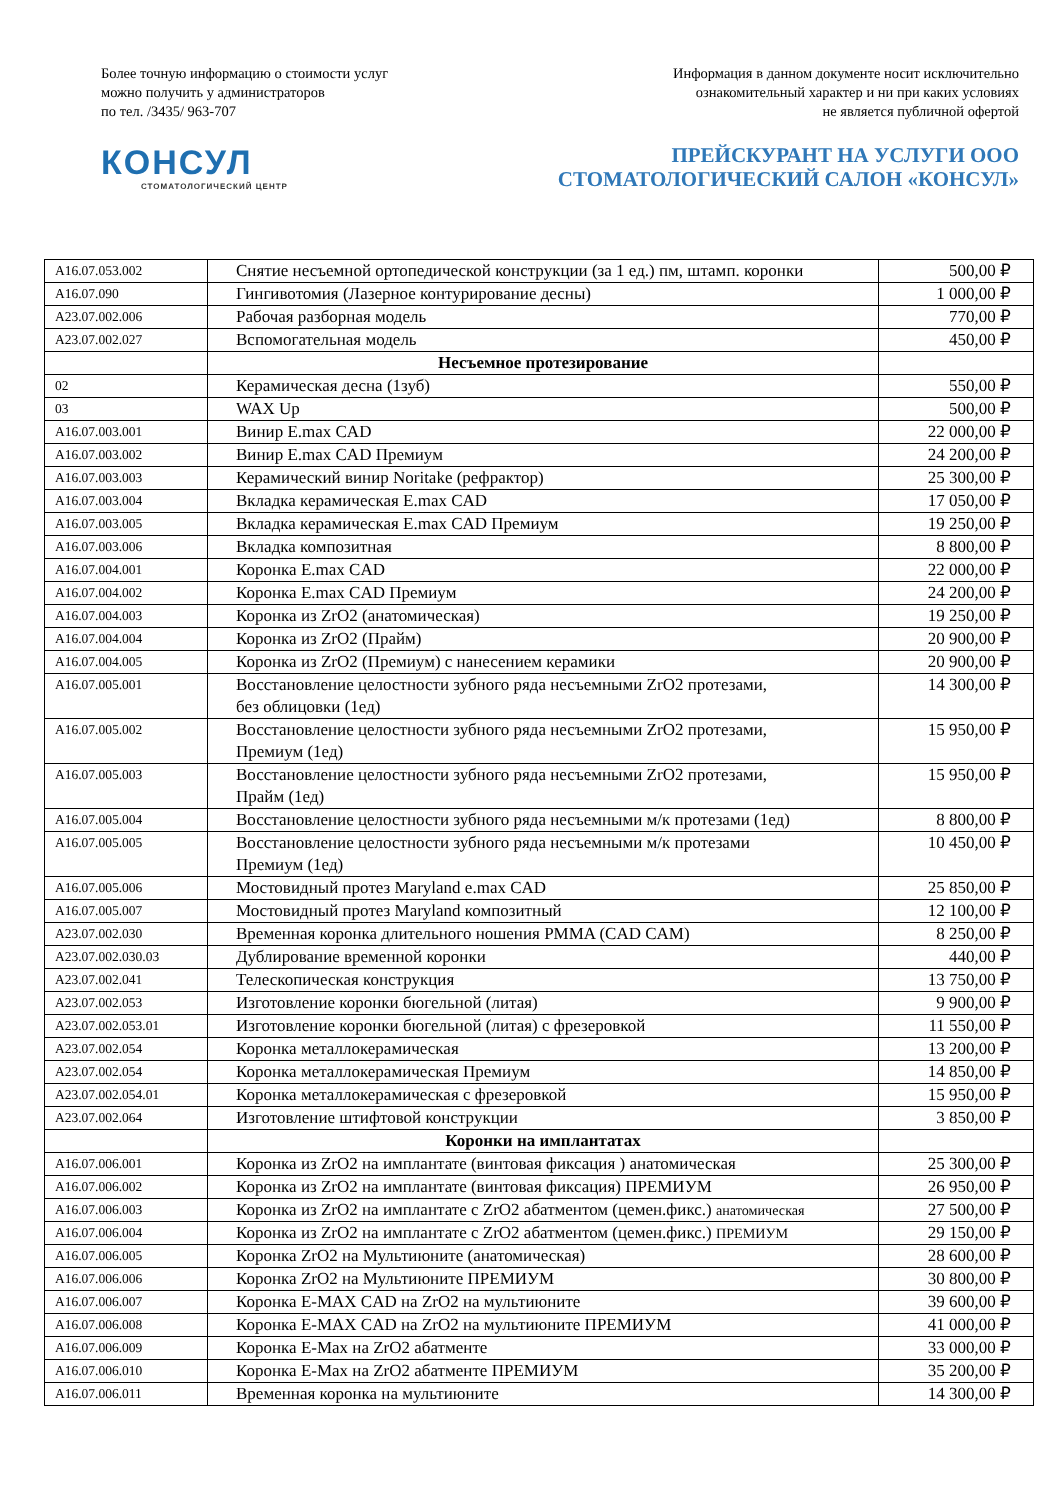Более точную информацию о стоимости услуг
можно получить у администраторов
по тел. /3435/ 963-707
Информация в данном документе носит исключительно
ознакомительный характер и ни при каких условиях
не является публичной офертой
КОНСУЛ
СТОМАТОЛОГИЧЕСКИЙ ЦЕНТР
ПРЕЙСКУРАНТ НА УСЛУГИ ООО
СТОМАТОЛОГИЧЕСКИЙ САЛОН «КОНСУЛ»
| A16.07.053.002 | Снятие несъемной ортопедической конструкции (за 1 ед.) пм, штамп. коронки | 500,00 ₽ |
| A16.07.090 | Гингивотомия (Лазерное контурирование десны) | 1 000,00 ₽ |
| A23.07.002.006 | Рабочая разборная модель | 770,00 ₽ |
| A23.07.002.027 | Вспомогательная модель | 450,00 ₽ |
| | Несъемное протезирование | |
| 02 | Керамическая десна (1зуб) | 550,00 ₽ |
| 03 | WAX Up | 500,00 ₽ |
| A16.07.003.001 | Винир E.max CAD | 22 000,00 ₽ |
| A16.07.003.002 | Винир E.max CAD Премиум | 24 200,00 ₽ |
| A16.07.003.003 | Керамический винир Noritake (рефрактор) | 25 300,00 ₽ |
| A16.07.003.004 | Вкладка керамическая E.max CAD | 17 050,00 ₽ |
| A16.07.003.005 | Вкладка керамическая E.max CAD Премиум | 19 250,00 ₽ |
| A16.07.003.006 | Вкладка композитная | 8 800,00 ₽ |
| A16.07.004.001 | Коронка E.max CAD | 22 000,00 ₽ |
| A16.07.004.002 | Коронка E.max CAD Премиум | 24 200,00 ₽ |
| A16.07.004.003 | Коронка из ZrO2 (анатомическая) | 19 250,00 ₽ |
| A16.07.004.004 | Коронка из ZrO2 (Прайм) | 20 900,00 ₽ |
| A16.07.004.005 | Коронка из ZrO2 (Премиум) с нанесением керамики | 20 900,00 ₽ |
| A16.07.005.001 | Восстановление целостности зубного ряда несъемными ZrO2 протезами, без облицовки (1ед) | 14 300,00 ₽ |
| A16.07.005.002 | Восстановление целостности зубного ряда несъемными ZrO2 протезами, Премиум (1ед) | 15 950,00 ₽ |
| A16.07.005.003 | Восстановление целостности зубного ряда несъемными ZrO2 протезами, Прайм (1ед) | 15 950,00 ₽ |
| A16.07.005.004 | Восстановление целостности зубного ряда несъемными м/к протезами (1ед) | 8 800,00 ₽ |
| A16.07.005.005 | Восстановление целостности зубного ряда несъемными м/к протезами Премиум (1ед) | 10 450,00 ₽ |
| A16.07.005.006 | Мостовидный протез Maryland e.max CAD | 25 850,00 ₽ |
| A16.07.005.007 | Мостовидный протез Maryland композитный | 12 100,00 ₽ |
| A23.07.002.030 | Временная коронка длительного ношения PMMA (CAD CAM) | 8 250,00 ₽ |
| A23.07.002.030.03 | Дублирование временной коронки | 440,00 ₽ |
| A23.07.002.041 | Телескопическая конструкция | 13 750,00 ₽ |
| A23.07.002.053 | Изготовление коронки бюгельной (литая) | 9 900,00 ₽ |
| A23.07.002.053.01 | Изготовление коронки бюгельной (литая) с фрезеровкой | 11 550,00 ₽ |
| A23.07.002.054 | Коронка металлокерамическая | 13 200,00 ₽ |
| A23.07.002.054 | Коронка металлокерамическая Премиум | 14 850,00 ₽ |
| A23.07.002.054.01 | Коронка металлокерамическая с фрезеровкой | 15 950,00 ₽ |
| A23.07.002.064 | Изготовление штифтовой конструкции | 3 850,00 ₽ |
| | Коронки на имплантатах | |
| A16.07.006.001 | Коронка из ZrO2 на имплантате (винтовая фиксация ) анатомическая | 25 300,00 ₽ |
| A16.07.006.002 | Коронка из ZrO2 на имплантате (винтовая фиксация) ПРЕМИУМ | 26 950,00 ₽ |
| A16.07.006.003 | Коронка из ZrO2 на имплантате с ZrO2 абатментом (цемен.фикс.) анатомическая | 27 500,00 ₽ |
| A16.07.006.004 | Коронка из ZrO2 на имплантате с ZrO2 абатментом (цемен.фикс.) ПРЕМИУМ | 29 150,00 ₽ |
| A16.07.006.005 | Коронка ZrO2 на Мультиюните (анатомическая) | 28 600,00 ₽ |
| A16.07.006.006 | Коронка ZrO2 на Мультиюните ПРЕМИУМ | 30 800,00 ₽ |
| A16.07.006.007 | Коронка E-MAX CAD на ZrO2 на мультиюните | 39 600,00 ₽ |
| A16.07.006.008 | Коронка E-MAX CAD на ZrO2 на мультиюните ПРЕМИУМ | 41 000,00 ₽ |
| A16.07.006.009 | Коронка E-Max на ZrO2 абатменте | 33 000,00 ₽ |
| A16.07.006.010 | Коронка E-Max на ZrO2 абатменте ПРЕМИУМ | 35 200,00 ₽ |
| A16.07.006.011 | Временная коронка на мультиюните | 14 300,00 ₽ |